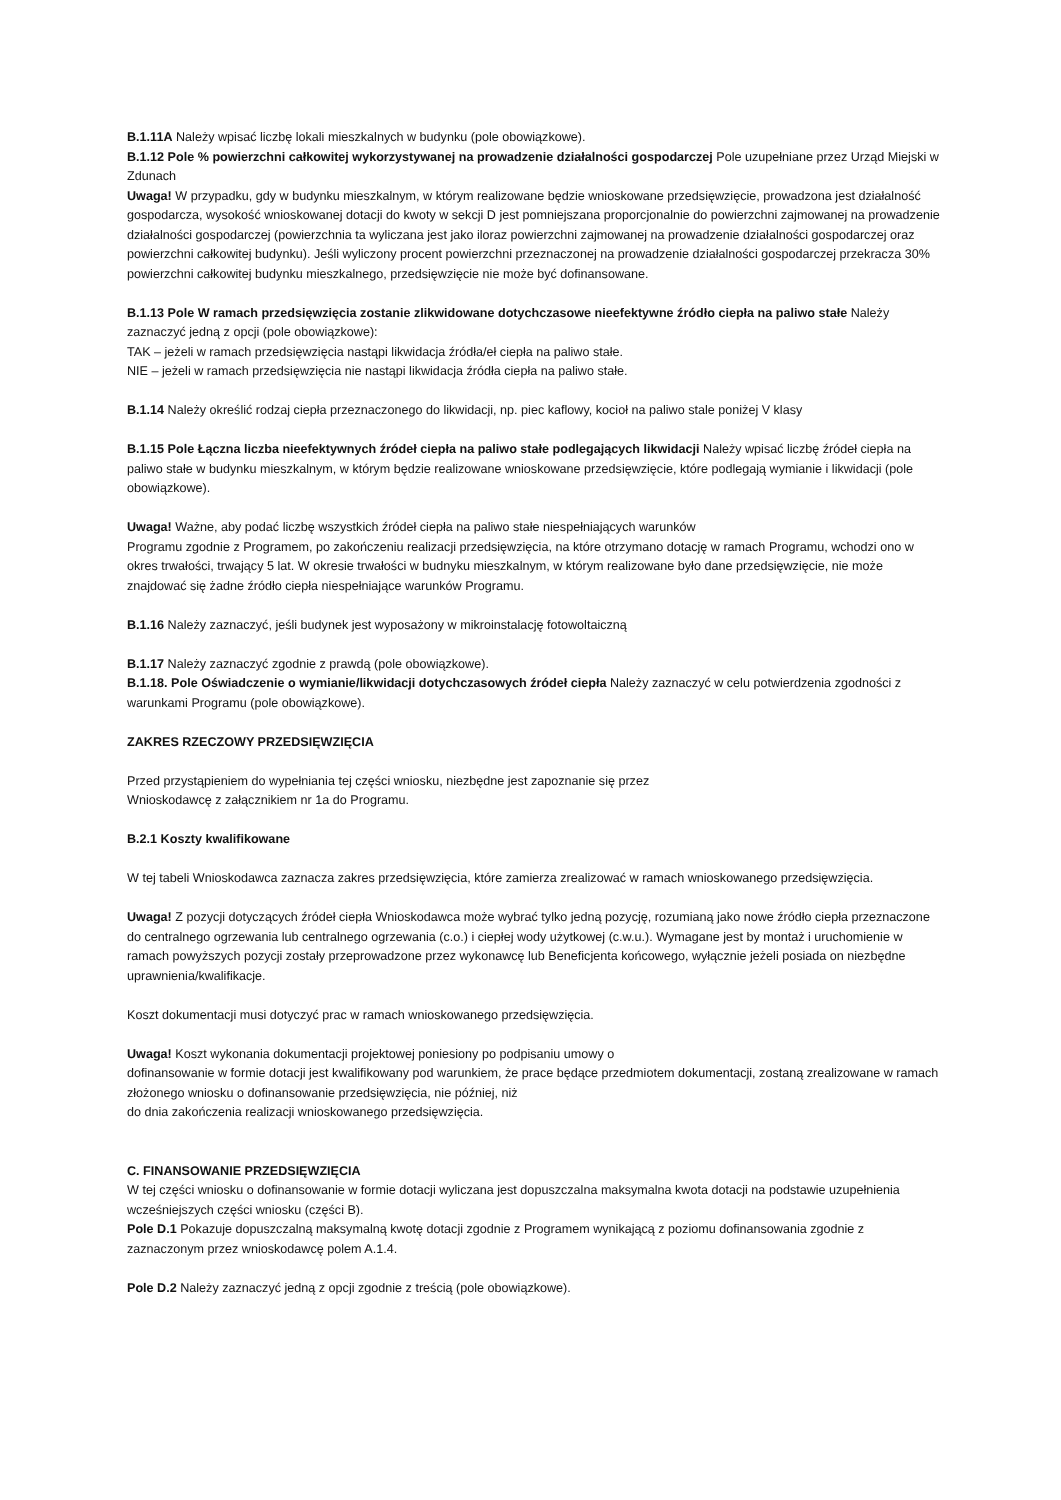B.1.11A Należy wpisać liczbę lokali mieszkalnych w budynku (pole obowiązkowe).
B.1.12 Pole % powierzchni całkowitej wykorzystywanej na prowadzenie działalności gospodarczej Pole uzupełniane przez Urząd Miejski w Zdunach
Uwaga! W przypadku, gdy w budynku mieszkalnym, w którym realizowane będzie wnioskowane przedsięwzięcie, prowadzona jest działalność gospodarcza, wysokość wnioskowanej dotacji do kwoty w sekcji D jest pomniejszana proporcjonalnie do powierzchni zajmowanej na prowadzenie działalności gospodarczej (powierzchnia ta wyliczana jest jako iloraz powierzchni zajmowanej na prowadzenie działalności gospodarczej oraz powierzchni całkowitej budynku). Jeśli wyliczony procent powierzchni przeznaczonej na prowadzenie działalności gospodarczej przekracza 30% powierzchni całkowitej budynku mieszkalnego, przedsięwzięcie nie może być dofinansowane.
B.1.13 Pole W ramach przedsięwzięcia zostanie zlikwidowane dotychczasowe nieefektywne źródło ciepła na paliwo stałe Należy zaznaczyć jedną z opcji (pole obowiązkowe):
TAK – jeżeli w ramach przedsięwzięcia nastąpi likwidacja źródła/eł ciepła na paliwo stałe.
NIE – jeżeli w ramach przedsięwzięcia nie nastąpi likwidacja źródła ciepła na paliwo stałe.
B.1.14 Należy określić rodzaj ciepła przeznaczonego do likwidacji, np. piec kaflowy, kocioł na paliwo stale poniżej V klasy
B.1.15 Pole Łączna liczba nieefektywnych źródeł ciepła na paliwo stałe podlegających likwidacji Należy wpisać liczbę źródeł ciepła na paliwo stałe w budynku mieszkalnym, w którym będzie realizowane wnioskowane przedsięwzięcie, które podlegają wymianie i likwidacji (pole obowiązkowe).
Uwaga! Ważne, aby podać liczbę wszystkich źródeł ciepła na paliwo stałe niespełniających warunków
Programu zgodnie z Programem, po zakończeniu realizacji przedsięwzięcia, na które otrzymano dotację w ramach Programu, wchodzi ono w okres trwałości, trwający 5 lat. W okresie trwałości w budnyku mieszkalnym, w którym realizowane było dane przedsięwzięcie, nie może znajdować się żadne źródło ciepła niespełniające warunków Programu.
B.1.16 Należy zaznaczyć, jeśli budynek jest wyposażony w mikroinstalację fotowoltaiczną
B.1.17 Należy zaznaczyć zgodnie z prawdą (pole obowiązkowe).
B.1.18. Pole Oświadczenie o wymianie/likwidacji dotychczasowych źródeł ciepła Należy zaznaczyć w celu potwierdzenia zgodności z warunkami Programu (pole obowiązkowe).
ZAKRES RZECZOWY PRZEDSIĘWZIĘCIA
Przed przystąpieniem do wypełniania tej części wniosku, niezbędne jest zapoznanie się przez
Wnioskodawcę z załącznikiem nr 1a do Programu.
B.2.1 Koszty kwalifikowane
W tej tabeli Wnioskodawca zaznacza zakres przedsięwzięcia, które zamierza zrealizować w ramach wnioskowanego przedsięwzięcia.
Uwaga! Z pozycji dotyczących źródeł ciepła Wnioskodawca może wybrać tylko jedną pozycję, rozumianą jako nowe źródło ciepła przeznaczone do centralnego ogrzewania lub centralnego ogrzewania (c.o.) i ciepłej wody użytkowej (c.w.u.). Wymagane jest by montaż i uruchomienie w ramach powyższych pozycji zostały przeprowadzone przez wykonawcę lub Beneficjenta końcowego, wyłącznie jeżeli posiada on niezbędne uprawnienia/kwalifikacje.
Koszt dokumentacji musi dotyczyć prac w ramach wnioskowanego przedsięwzięcia.
Uwaga! Koszt wykonania dokumentacji projektowej poniesiony po podpisaniu umowy o
dofinansowanie w formie dotacji jest kwalifikowany pod warunkiem, że prace będące przedmiotem dokumentacji, zostaną zrealizowane w ramach złożonego wniosku o dofinansowanie przedsięwzięcia, nie później, niż
do dnia zakończenia realizacji wnioskowanego przedsięwzięcia.
C. FINANSOWANIE PRZEDSIĘWZIĘCIA
W tej części wniosku o dofinansowanie w formie dotacji wyliczana jest dopuszczalna maksymalna kwota dotacji na podstawie uzupełnienia wcześniejszych części wniosku (części B).
Pole D.1 Pokazuje dopuszczalną maksymalną kwotę dotacji zgodnie z Programem wynikającą z poziomu dofinansowania zgodnie z zaznaczonym przez wnioskodawcę polem A.1.4.
Pole D.2 Należy zaznaczyć jedną z opcji zgodnie z treścią (pole obowiązkowe).